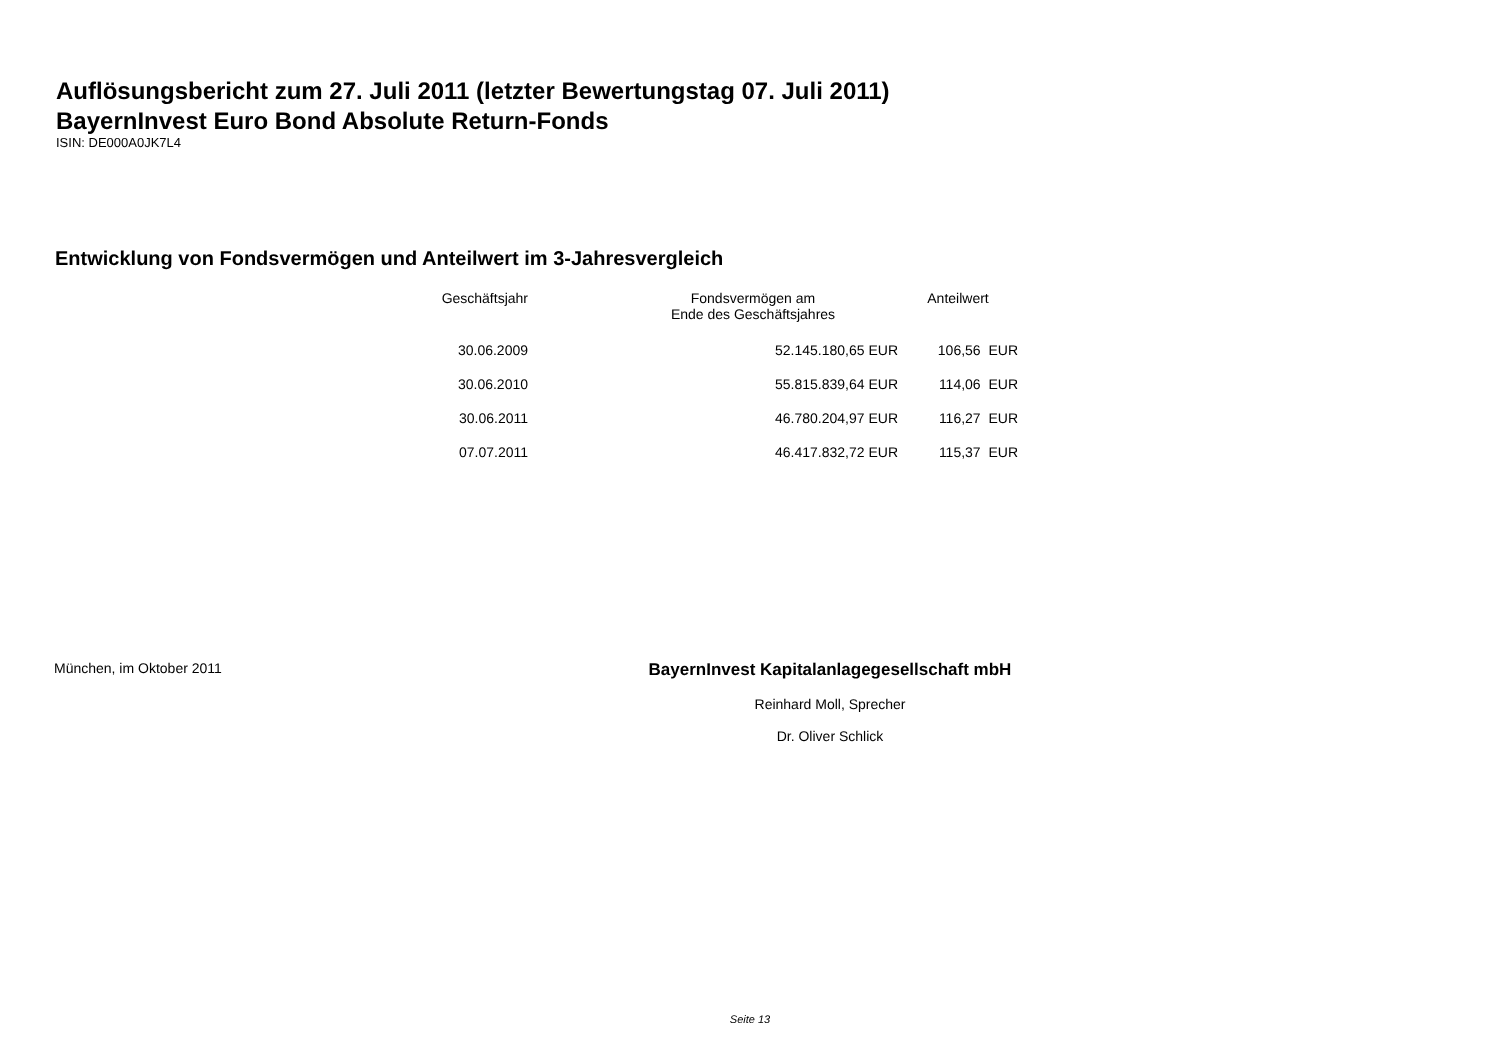Auflösungsbericht zum 27. Juli 2011 (letzter Bewertungstag 07. Juli 2011)
BayernInvest Euro Bond Absolute Return-Fonds
ISIN: DE000A0JK7L4
Entwicklung von Fondsvermögen und Anteilwert im 3-Jahresvergleich
| Geschäftsjahr | Fondsvermögen am Ende des Geschäftsjahres | Anteilwert |
| --- | --- | --- |
| 30.06.2009 | 52.145.180,65 EUR | 106,56 EUR |
| 30.06.2010 | 55.815.839,64 EUR | 114,06 EUR |
| 30.06.2011 | 46.780.204,97 EUR | 116,27 EUR |
| 07.07.2011 | 46.417.832,72 EUR | 115,37 EUR |
München, im Oktober 2011
BayernInvest Kapitalanlagegesellschaft mbH
Reinhard Moll, Sprecher
Dr. Oliver Schlick
Seite 13